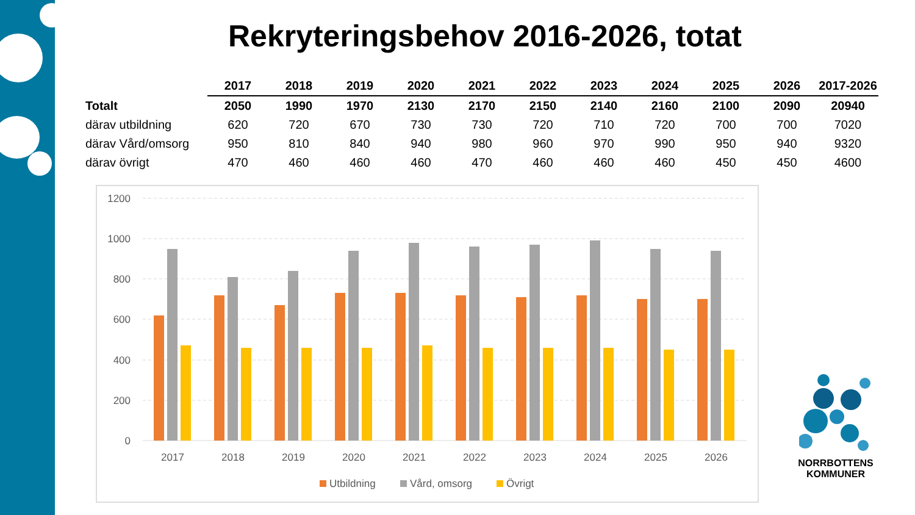Rekryteringsbehov 2016-2026, totat
| | 2017 | 2018 | 2019 | 2020 | 2021 | 2022 | 2023 | 2024 | 2025 | 2026 | 2017-2026 |
| --- | --- | --- | --- | --- | --- | --- | --- | --- | --- | --- | --- |
| Totalt | 2050 | 1990 | 1970 | 2130 | 2170 | 2150 | 2140 | 2160 | 2100 | 2090 | 20940 |
| därav utbildning | 620 | 720 | 670 | 730 | 730 | 720 | 710 | 720 | 700 | 700 | 7020 |
| därav Vård/omsorg | 950 | 810 | 840 | 940 | 980 | 960 | 970 | 990 | 950 | 940 | 9320 |
| därav övrigt | 470 | 460 | 460 | 460 | 470 | 460 | 460 | 460 | 450 | 450 | 4600 |
1200
1000
800
600
400
200
0
2017
2018
2019
2020
2021
2022
2023
2024
2025
2026
Utbildning
Vård, omsorg
Övrigt
NORRBOTTENS
KOMMUNER